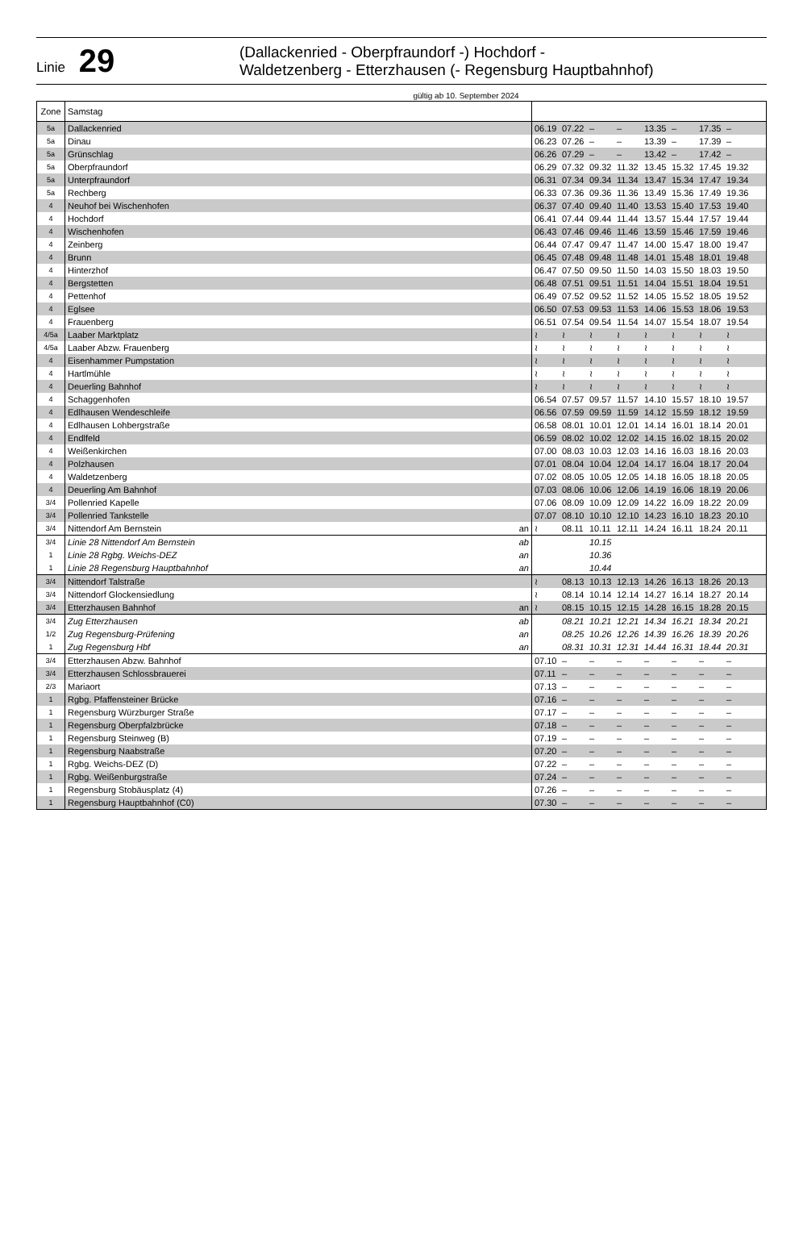Linie 29
(Dallackenried - Oberpfraundorf -) Hochdorf -
Waldetzenberg - Etterzhausen (- Regensburg Hauptbahnhof)
gültig ab 10. September 2024
| Zone | Samstag | | | | | | | | | | |
| --- | --- | --- | --- | --- | --- | --- | --- | --- | --- | --- | --- |
| 5a | Dallackenried | | 06.19 | 07.22 | – | – | 13.35 | – | 17.35 | – | |
| 5a | Dinau | | 06.23 | 07.26 | – | – | 13.39 | – | 17.39 | – | |
| 5a | Grünschlag | | 06.26 | 07.29 | – | – | 13.42 | – | 17.42 | – | |
| 5a | Oberpfraundorf | | 06.29 | 07.32 | 09.32 | 11.32 | 13.45 | 15.32 | 17.45 | 19.32 | |
| 5a | Unterpfraundorf | | 06.31 | 07.34 | 09.34 | 11.34 | 13.47 | 15.34 | 17.47 | 19.34 | |
| 5a | Rechberg | | 06.33 | 07.36 | 09.36 | 11.36 | 13.49 | 15.36 | 17.49 | 19.36 | |
| 4 | Neuhof bei Wischenhofen | | 06.37 | 07.40 | 09.40 | 11.40 | 13.53 | 15.40 | 17.53 | 19.40 | |
| 4 | Hochdorf | | 06.41 | 07.44 | 09.44 | 11.44 | 13.57 | 15.44 | 17.57 | 19.44 | |
| 4 | Wischenhofen | | 06.43 | 07.46 | 09.46 | 11.46 | 13.59 | 15.46 | 17.59 | 19.46 | |
| 4 | Zeinberg | | 06.44 | 07.47 | 09.47 | 11.47 | 14.00 | 15.47 | 18.00 | 19.47 | |
| 4 | Brunn | | 06.45 | 07.48 | 09.48 | 11.48 | 14.01 | 15.48 | 18.01 | 19.48 | |
| 4 | Hinterzhof | | 06.47 | 07.50 | 09.50 | 11.50 | 14.03 | 15.50 | 18.03 | 19.50 | |
| 4 | Bergstetten | | 06.48 | 07.51 | 09.51 | 11.51 | 14.04 | 15.51 | 18.04 | 19.51 | |
| 4 | Pettenhof | | 06.49 | 07.52 | 09.52 | 11.52 | 14.05 | 15.52 | 18.05 | 19.52 | |
| 4 | Eglsee | | 06.50 | 07.53 | 09.53 | 11.53 | 14.06 | 15.53 | 18.06 | 19.53 | |
| 4 | Frauenberg | | 06.51 | 07.54 | 09.54 | 11.54 | 14.07 | 15.54 | 18.07 | 19.54 | |
| 4/5a | Laaber Marktplatz | | ≀ | ≀ | ≀ | ≀ | ≀ | ≀ | ≀ | ≀ | |
| 4/5a | Laaber Abzw. Frauenberg | | ≀ | ≀ | ≀ | ≀ | ≀ | ≀ | ≀ | ≀ | |
| 4 | Eisenhammer Pumpstation | | ≀ | ≀ | ≀ | ≀ | ≀ | ≀ | ≀ | ≀ | |
| 4 | Hartlmühle | | ≀ | ≀ | ≀ | ≀ | ≀ | ≀ | ≀ | ≀ | |
| 4 | Deuerling Bahnhof | | ≀ | ≀ | ≀ | ≀ | ≀ | ≀ | ≀ | ≀ | |
| 4 | Schaggenhofen | | 06.54 | 07.57 | 09.57 | 11.57 | 14.10 | 15.57 | 18.10 | 19.57 | |
| 4 | Edlhausen Wendeschleife | | 06.56 | 07.59 | 09.59 | 11.59 | 14.12 | 15.59 | 18.12 | 19.59 | |
| 4 | Edlhausen Lohbergstraße | | 06.58 | 08.01 | 10.01 | 12.01 | 14.14 | 16.01 | 18.14 | 20.01 | |
| 4 | Endlfeld | | 06.59 | 08.02 | 10.02 | 12.02 | 14.15 | 16.02 | 18.15 | 20.02 | |
| 4 | Weißenkirchen | | 07.00 | 08.03 | 10.03 | 12.03 | 14.16 | 16.03 | 18.16 | 20.03 | |
| 4 | Polzhausen | | 07.01 | 08.04 | 10.04 | 12.04 | 14.17 | 16.04 | 18.17 | 20.04 | |
| 4 | Waldetzenberg | | 07.02 | 08.05 | 10.05 | 12.05 | 14.18 | 16.05 | 18.18 | 20.05 | |
| 4 | Deuerling Am Bahnhof | | 07.03 | 08.06 | 10.06 | 12.06 | 14.19 | 16.06 | 18.19 | 20.06 | |
| 3/4 | Pollenried Kapelle | | 07.06 | 08.09 | 10.09 | 12.09 | 14.22 | 16.09 | 18.22 | 20.09 | |
| 3/4 | Pollenried Tankstelle | | 07.07 | 08.10 | 10.10 | 12.10 | 14.23 | 16.10 | 18.23 | 20.10 | |
| 3/4 | Nittendorf Am Bernstein | an | ≀ | 08.11 | 10.11 | 12.11 | 14.24 | 16.11 | 18.24 | 20.11 | |
| 3/4 | Linie 28 Nittendorf Am Bernstein | ab | | | 10.15 | | | | | | |
| 1 | Linie 28 Rgbg. Weichs-DEZ | an | | | 10.36 | | | | | | |
| 1 | Linie 28 Regensburg Hauptbahnhof | an | | | 10.44 | | | | | | |
| 3/4 | Nittendorf Talstraße | | ≀ | 08.13 | 10.13 | 12.13 | 14.26 | 16.13 | 18.26 | 20.13 | |
| 3/4 | Nittendorf Glockensiedlung | | ≀ | 08.14 | 10.14 | 12.14 | 14.27 | 16.14 | 18.27 | 20.14 | |
| 3/4 | Etterzhausen Bahnhof | an | ≀ | 08.15 | 10.15 | 12.15 | 14.28 | 16.15 | 18.28 | 20.15 | |
| 3/4 | Zug Etterzhausen | ab | | 08.21 | 10.21 | 12.21 | 14.34 | 16.21 | 18.34 | 20.21 | |
| 1/2 | Zug Regensburg-Prüfening | an | | 08.25 | 10.26 | 12.26 | 14.39 | 16.26 | 18.39 | 20.26 | |
| 1 | Zug Regensburg Hbf | an | | 08.31 | 10.31 | 12.31 | 14.44 | 16.31 | 18.44 | 20.31 | |
| 3/4 | Etterzhausen Abzw. Bahnhof | | 07.10 | – | – | – | – | – | – | – | |
| 3/4 | Etterzhausen Schlossbrauerei | | 07.11 | – | – | – | – | – | – | – | |
| 2/3 | Mariaort | | 07.13 | – | – | – | – | – | – | – | |
| 1 | Rgbg. Pfaffensteiner Brücke | | 07.16 | – | – | – | – | – | – | – | |
| 1 | Regensburg Würzburger Straße | | 07.17 | – | – | – | – | – | – | – | |
| 1 | Regensburg Oberpfalzbrücke | | 07.18 | – | – | – | – | – | – | – | |
| 1 | Regensburg Steinweg (B) | | 07.19 | – | – | – | – | – | – | – | |
| 1 | Regensburg Naabstraße | | 07.20 | – | – | – | – | – | – | – | |
| 1 | Rgbg. Weichs-DEZ (D) | | 07.22 | – | – | – | – | – | – | – | |
| 1 | Rgbg. Weißenburgstraße | | 07.24 | – | – | – | – | – | – | – | |
| 1 | Regensburg Stobäusplatz (4) | | 07.26 | – | – | – | – | – | – | – | |
| 1 | Regensburg Hauptbahnhof (C0) | | 07.30 | – | – | – | – | – | – | – | |